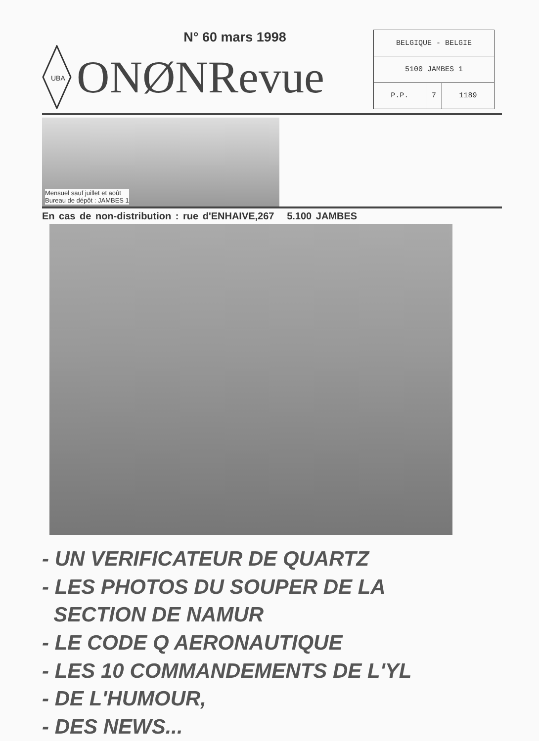N° 60 mars 1998
UBA
ONØNRevue
| BELGIQUE - BELGIE | | |
| 5100 JAMBES 1 | | |
| P.P. | 7 | 1189 |
Mensuel sauf juillet et août
Bureau de dépôt : JAMBES 1
En cas de non-distribution : rue d'ENHAIVE,267 5.100 JAMBES
- UN VERIFICATEUR DE QUARTZ
- LES PHOTOS DU SOUPER DE LA
SECTION DE NAMUR
- LE CODE Q AERONAUTIQUE
- LES 10 COMMANDEMENTS DE L'YL
- DE L'HUMOUR,
- DES NEWS...